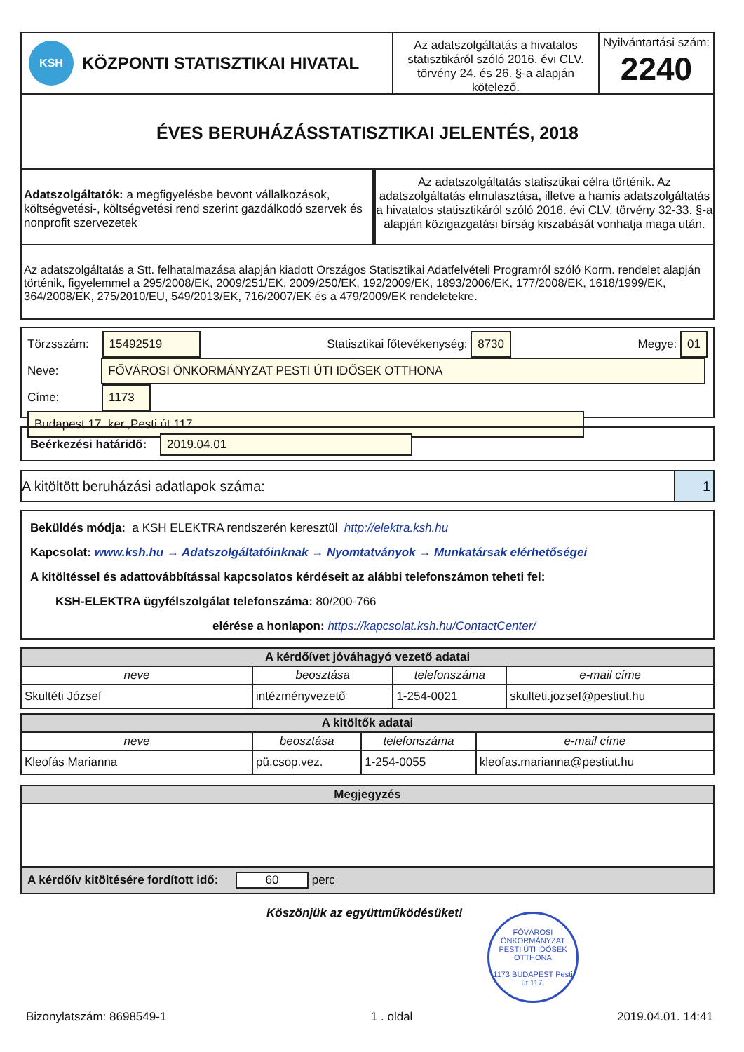KSH KÖZPONTI STATISZTIKAI HIVATAL
Az adatszolgáltatás a hivatalos statisztikáról szóló 2016. évi CLV. törvény 24. és 26. §-a alapján kötelező.
Nyilvántartási szám:
2240
ÉVES BERUHÁZÁSSTATISZTIKAI JELENTÉS, 2018
Adatszolgáltatók: a megfigyelésbe bevont vállalkozások, költségvetési-, költségvetési rend szerint gazdálkodó szervek és nonprofit szervezetek
Az adatszolgáltatás statisztikai célra történik. Az adatszolgáltatás elmulasztása, illetve a hamis adatszolgáltatás a hivatalos statisztikáról szóló 2016. évi CLV. törvény 32-33. §-a alapján közigazgatási bírság kiszabását vonhatja maga után.
Az adatszolgáltatás a Stt. felhatalmazása alapján kiadott Országos Statisztikai Adatfelvételi Programról szóló Korm. rendelet alapján történik, figyelemmel a 295/2008/EK, 2009/251/EK, 2009/250/EK, 192/2009/EK, 1893/2006/EK, 177/2008/EK, 1618/1999/EK, 364/2008/EK, 275/2010/EU, 549/2013/EK, 716/2007/EK és a 479/2009/EK rendeletekre.
Törzsszám: 15492519 Statisztikai főtevékenység: 8730 Megye: 01
Neve: FŐVÁROSI ÖNKORMÁNYZAT PESTI ÚTI IDŐSEK OTTHONA
Címe: 1173 Budapest 17. ker.,Pesti út 117
Beérkezési határidő: 2019.04.01
A kitöltött beruházási adatlapok száma: 1
Beküldés módja: a KSH ELEKTRA rendszerén keresztül http://elektra.ksh.hu
Kapcsolat: www.ksh.hu → Adatszolgáltatóinknak → Nyomtatványok → Munkatársak elérhetőségei
A kitöltéssel és adattovábbítással kapcsolatos kérdéseit az alábbi telefonszámon teheti fel:
KSH-ELEKTRA ügyfélszolgálat telefonszáma: 80/200-766
elérése a honlapon: https://kapcsolat.ksh.hu/ContactCenter/
| A kérdőívet jóváhagyó vezető adatai | | | |
| --- | --- | --- | --- |
| neve | beosztása | telefonszáma | e-mail címe |
| Skultéti József | intézményvezető | 1-254-0021 | skulteti.jozsef@pestiut.hu |
| A kitöltők adatai | | | |
| --- | --- | --- | --- |
| neve | beosztása | telefonszáma | e-mail címe |
| Kleofás Marianna | pü.csop.vez. | 1-254-0055 | kleofas.marianna@pestiut.hu |
| Megjegyzés |
| --- |
| A kérdőív kitöltésére fordított idő: 60 perc |
Köszönjük az együttműködésüket!
FŐVÁROSI ÖNKORMÁNYZAT PESTI ÚTI IDŐSEK OTTHONA
1173 BUDAPEST Pesti út 117.
Bizonylatszám: 8698549-1 1 . oldal 2019.04.01. 14:41